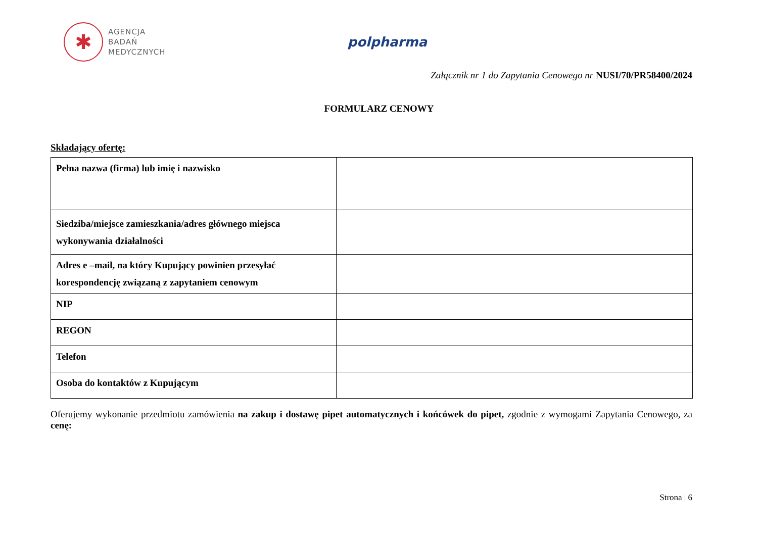✱
AGENCJA
BADAŃ
MEDYCZNYCH
polpharma
Załącznik nr 1 do Zapytania Cenowego nr NUSI/70/PR58400/2024
FORMULARZ CENOWY
Składający ofertę:
| Pełna nazwa (firma) lub imię i nazwisko | |
| Siedziba/miejsce zamieszkania/adres głównego miejsca wykonywania działalności | |
| Adres e –mail, na który Kupujący powinien przesyłać korespondencję związaną z zapytaniem cenowym | |
| NIP | |
| REGON | |
| Telefon | |
| Osoba do kontaktów z Kupującym | |
Oferujemy wykonanie przedmiotu zamówienia na zakup i dostawę pipet automatycznych i końcówek do pipet, zgodnie z wymogami Zapytania Cenowego, za cenę:
Strona | 6